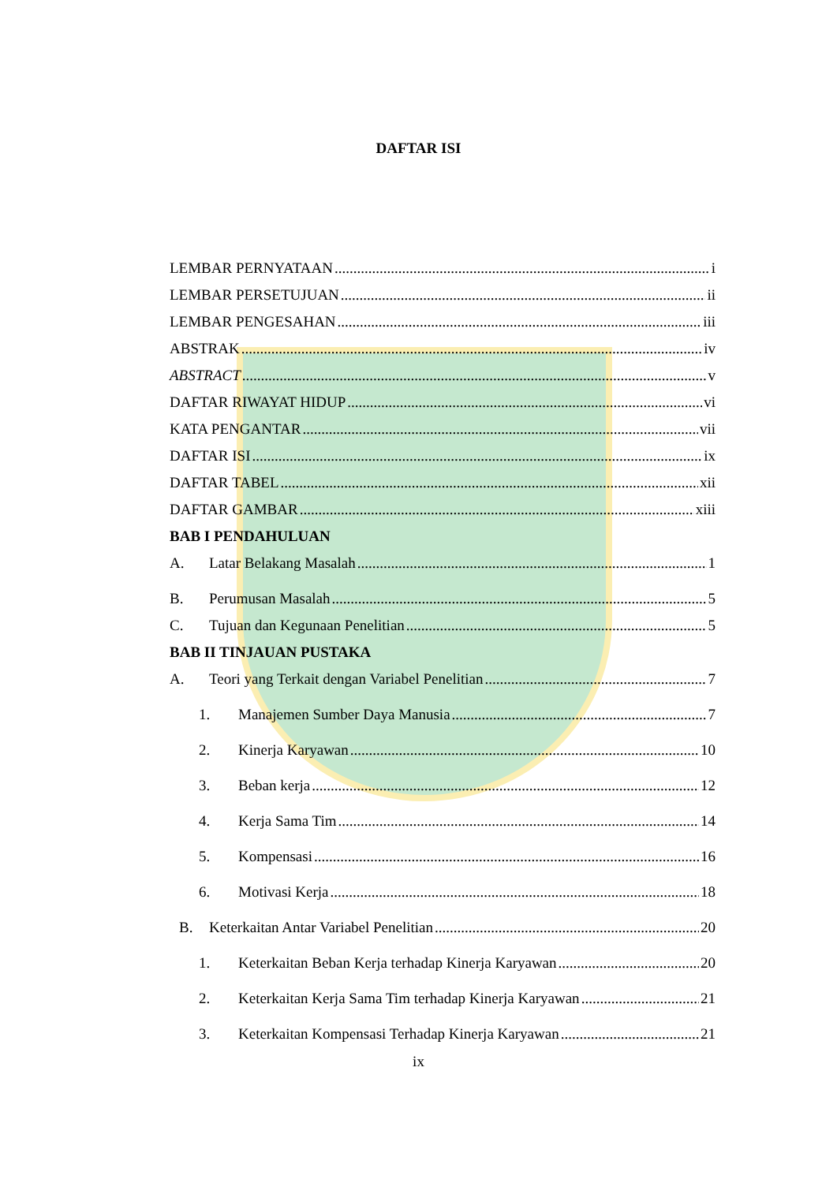DAFTAR ISI
LEMBAR PERNYATAAN i
LEMBAR PERSETUJUAN ii
LEMBAR PENGESAHAN iii
ABSTRAK iv
ABSTRACT v
DAFTAR RIWAYAT HIDUP vi
KATA PENGANTAR vii
DAFTAR ISI ix
DAFTAR TABEL xii
DAFTAR GAMBAR xiii
BAB I PENDAHULUAN
A. Latar Belakang Masalah 1
B. Perumusan Masalah 5
C. Tujuan dan Kegunaan Penelitian 5
BAB II TINJAUAN PUSTAKA
A. Teori yang Terkait dengan Variabel Penelitian 7
1. Manajemen Sumber Daya Manusia 7
2. Kinerja Karyawan 10
3. Beban kerja 12
4. Kerja Sama Tim 14
5. Kompensasi 16
6. Motivasi Kerja 18
B. Keterkaitan Antar Variabel Penelitian 20
1. Keterkaitan Beban Kerja terhadap Kinerja Karyawan 20
2. Keterkaitan Kerja Sama Tim terhadap Kinerja Karyawan 21
3. Keterkaitan Kompensasi Terhadap Kinerja Karyawan 21
ix